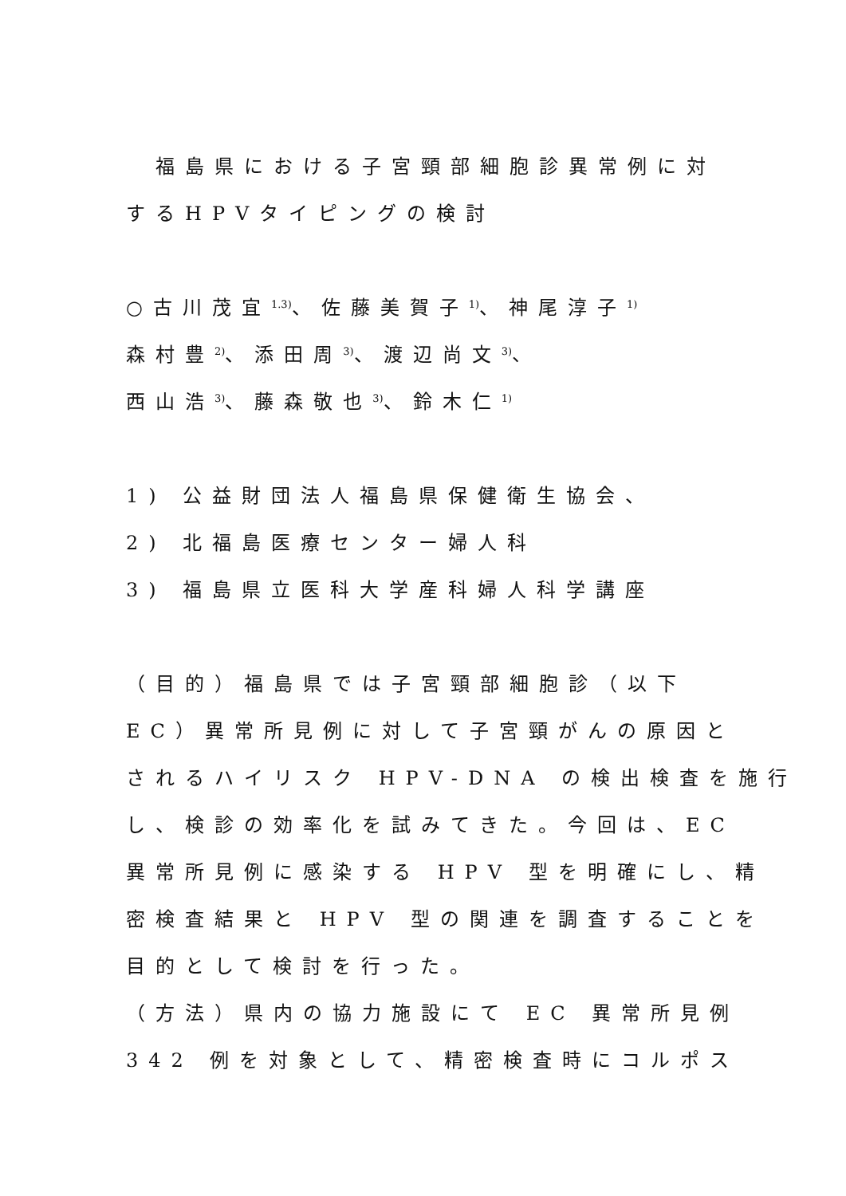福島県における子宮頸部細胞診異常例に対
するHPVタイピングの検討
○古川茂宜<sup>1.3)</sup>、佐藤美賀子<sup>1)</sup>、神尾淳子<sup>1)</sup>
森村豊<sup>2)</sup>、添田周<sup>3)</sup>、渡辺尚文<sup>3)</sup>、
西山浩<sup>3)</sup>、藤森敬也<sup>3)</sup>、鈴木仁<sup>1)</sup>
1) 公益財団法人福島県保健衛生協会、
2) 北福島医療センター婦人科
3) 福島県立医科大学産科婦人科学講座
（目的）福島県では子宮頸部細胞診（以下
EC）異常所見例に対して子宮頸がんの原因と
されるハイリスク HPV-DNA の検出検査を施行
し、検診の効率化を試みてきた。今回は、EC
異常所見例に感染する HPV 型を明確にし、精
密検査結果と HPV 型の関連を調査することを
目的として検討を行った。
（方法）県内の協力施設にて EC 異常所見例
342 例を対象として、精密検査時にコルポス